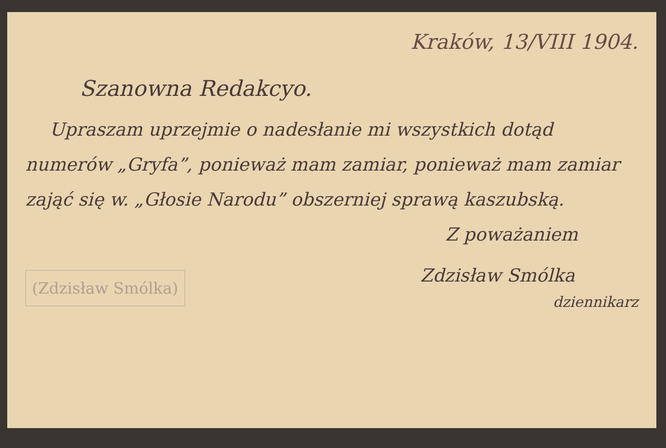Kraków, 13/VIII 1904.
Szanowna Redakcyo.
Upraszam uprzejmie o nadesłanie mi wszystkich dotąd numerów „Gryfa”, ponieważ mam zamiar, ponieważ mam zamiar zająć się w. „Głosie Narodu” obszerniej sprawą kaszubską.
Z poważaniem
(Zdzisław Smólka)
Zdzisław Smólka
dziennikarz